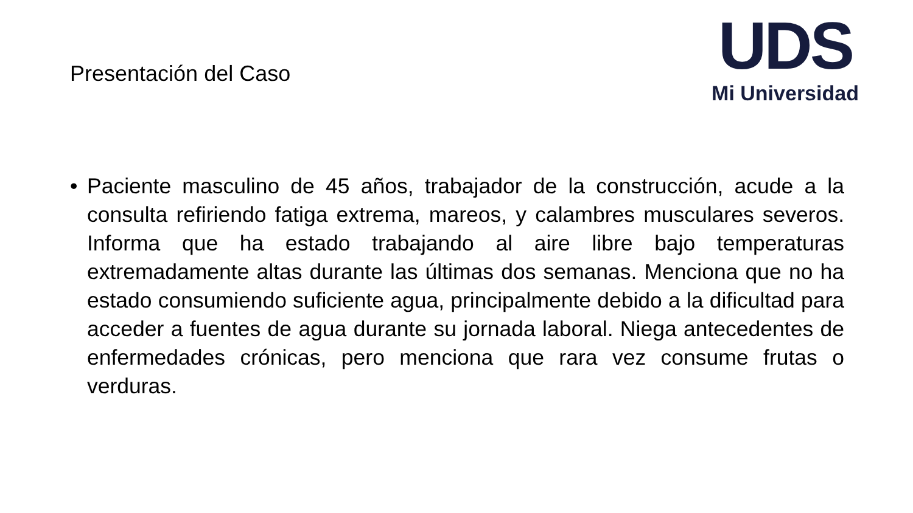Presentación del Caso
UDS
Mi Universidad
• Paciente masculino de 45 años, trabajador de la construcción, acude a la consulta refiriendo fatiga extrema, mareos, y calambres musculares severos. Informa que ha estado trabajando al aire libre bajo temperaturas extremadamente altas durante las últimas dos semanas. Menciona que no ha estado consumiendo suficiente agua, principalmente debido a la dificultad para acceder a fuentes de agua durante su jornada laboral. Niega antecedentes de enfermedades crónicas, pero menciona que rara vez consume frutas o verduras.